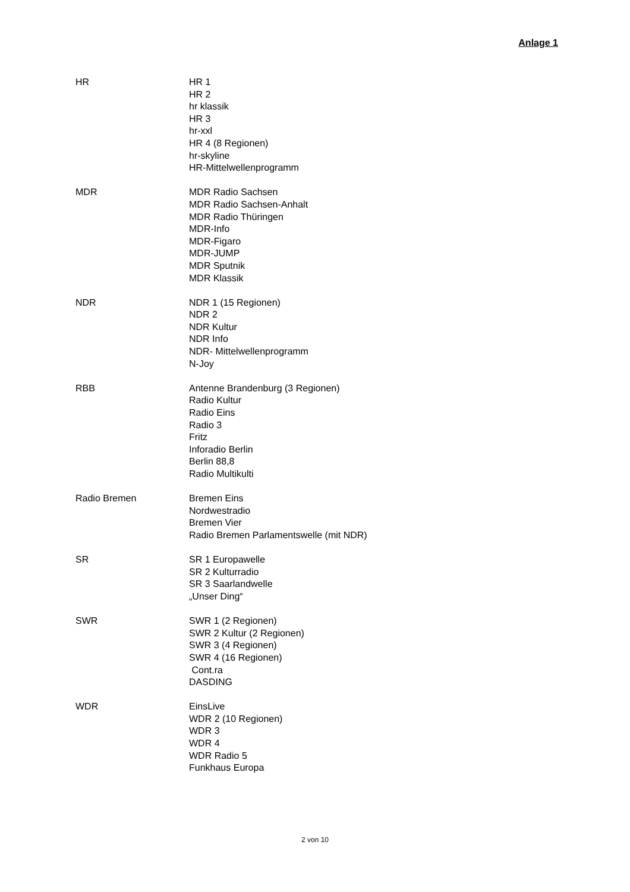Anlage 1
HR HR 1
HR 2
hr klassik
HR 3
hr-xxl
HR 4 (8 Regionen)
hr-skyline
HR-Mittelwellenprogramm
MDR MDR Radio Sachsen
MDR Radio Sachsen-Anhalt
MDR Radio Thüringen
MDR-Info
MDR-Figaro
MDR-JUMP
MDR Sputnik
MDR Klassik
NDR NDR 1 (15 Regionen)
NDR 2
NDR Kultur
NDR Info
NDR- Mittelwellenprogramm
N-Joy
RBB Antenne Brandenburg (3 Regionen)
Radio Kultur
Radio Eins
Radio 3
Fritz
Inforadio Berlin
Berlin 88,8
Radio Multikulti
Radio Bremen Bremen Eins
Nordwestradio
Bremen Vier
Radio Bremen Parlamentswelle (mit NDR)
SR SR 1 Europawelle
SR 2 Kulturradio
SR 3 Saarlandwelle
„Unser Ding“
SWR SWR 1 (2 Regionen)
SWR 2 Kultur (2 Regionen)
SWR 3 (4 Regionen)
SWR 4 (16 Regionen)
Cont.ra
DASDING
WDR EinsLive
WDR 2 (10 Regionen)
WDR 3
WDR 4
WDR Radio 5
Funkhaus Europa
2 von 10